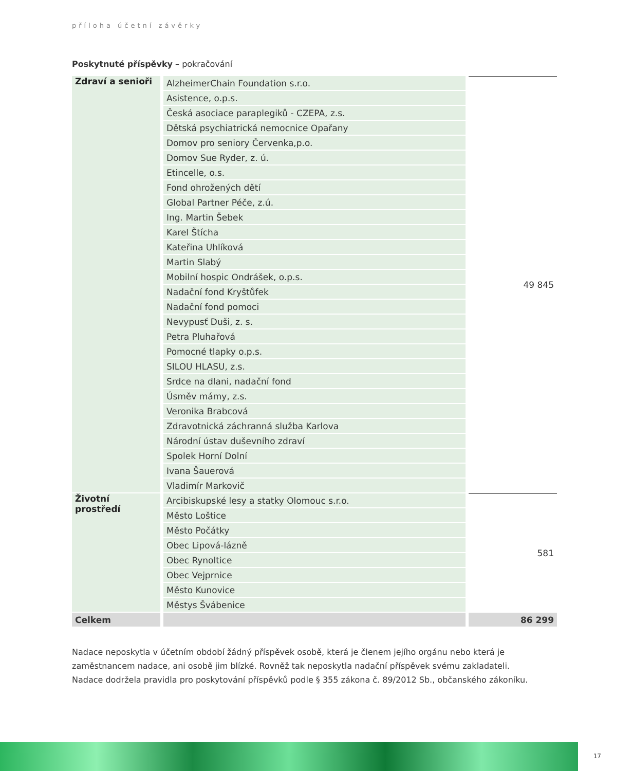příloha účetní závěrky
Poskytnuté příspěvky – pokračování
| Zdraví a senioři | AlzheimerChain Foundation s.r.o. | 49 845 |
| | Asistence, o.p.s. | |
| | Česká asociace paraplegiků - CZEPA, z.s. | |
| | Dětská psychiatrická nemocnice Opařany | |
| | Domov pro seniory Červenka,p.o. | |
| | Domov Sue Ryder, z. ú. | |
| | Etincelle, o.s. | |
| | Fond ohrožených dětí | |
| | Global Partner Péče, z.ú. | |
| | Ing. Martin Šebek | |
| | Karel Štícha | |
| | Kateřina Uhlíková | |
| | Martin Slabý | |
| | Mobilní hospic Ondrášek, o.p.s. | |
| | Nadační fond Kryštůfek | |
| | Nadační fond pomoci | |
| | Nevypusť Duši, z. s. | |
| | Petra Pluhařová | |
| | Pomocné tlapky o.p.s. | |
| | SILOU HLASU, z.s. | |
| | Srdce na dlani, nadační fond | |
| | Úsměv mámy, z.s. | |
| | Veronika Brabcová | |
| | Zdravotnická záchranná služba Karlova | |
| | Národní ústav duševního zdraví | |
| | Spolek Horní Dolní | |
| | Ivana Šauerová | |
| | Vladimír Markovič | |
| Životní prostředí | Arcibiskupské lesy a statky Olomouc s.r.o. | 581 |
| | Město Loštice | |
| | Město Počátky | |
| | Obec Lipová-lázně | |
| | Obec Rynoltice | |
| | Obec Vejprnice | |
| | Město Kunovice | |
| | Městys Švábenice | |
| Celkem | | 86 299 |
Nadace neposkytla v účetním období žádný příspěvek osobě, která je členem jejího orgánu nebo která je zaměstnancem nadace, ani osobě jim blízké. Rovněž tak neposkytla nadační příspěvek svému zakladateli.
Nadace dodržela pravidla pro poskytování příspěvků podle § 355 zákona č. 89/2012 Sb., občanského zákoníku.
17